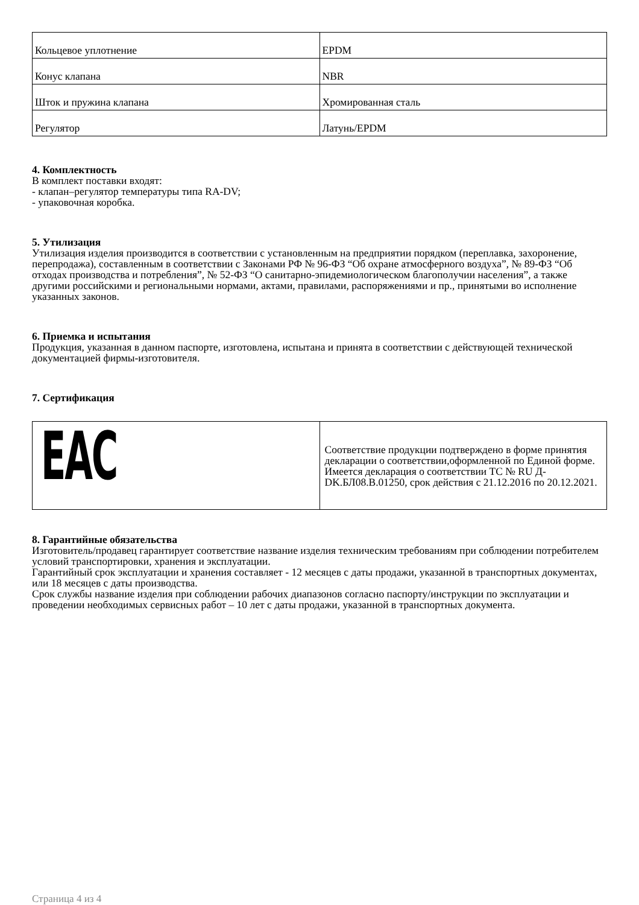| Кольцевое уплотнение | EPDM |
| Конус клапана | NBR |
| Шток и пружина клапана | Хромированная сталь |
| Регулятор | Латунь/EPDM |
4. Комплектность
В комплект поставки входят:
- клапан–регулятор температуры типа RA-DV;
- упаковочная коробка.
5. Утилизация
Утилизация изделия производится в соответствии с установленным на предприятии порядком (переплавка, захоронение, перепродажа), составленным в соответствии с Законами РФ № 96-ФЗ “Об охране атмосферного воздуха”, № 89-ФЗ “Об отходах производства и потребления”, № 52-ФЗ “О санитарно-эпидемиологическом благополучии населения”, а также другими российскими и региональными нормами, актами, правилами, распоряжениями и пр., принятыми во исполнение указанных законов.
6. Приемка и испытания
Продукция, указанная в данном паспорте, изготовлена, испытана и принята в соответствии с действующей технической документацией фирмы-изготовителя.
7. Сертификация
| EAC | Соответствие продукции подтверждено в форме принятия декларации о соответствии,оформленной по Единой форме. Имеется декларация о соответствии ТС № RU Д-DK.БЛ08.В.01250, срок действия с 21.12.2016 по 20.12.2021. |
8. Гарантийные обязательства
Изготовитель/продавец гарантирует соответствие название изделия техническим требованиям при соблюдении потребителем условий транспортировки, хранения и эксплуатации.
Гарантийный срок эксплуатации и хранения составляет - 12 месяцев с даты продажи, указанной в транспортных документах, или 18 месяцев с даты производства.
Срок службы название изделия при соблюдении рабочих диапазонов согласно паспорту/инструкции по эксплуатации и проведении необходимых сервисных работ – 10 лет с даты продажи, указанной в транспортных документа.
Страница 4 из 4